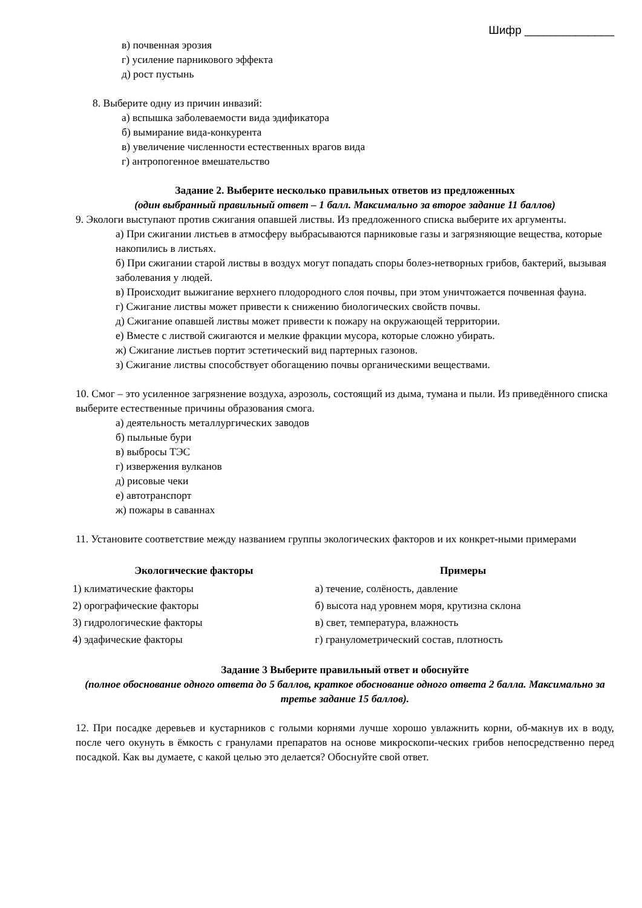Шифр ______________
в) почвенная эрозия
г) усиление парникового эффекта
д) рост пустынь
8. Выберите одну из причин инвазий:
а) вспышка заболеваемости вида эдификатора
б) вымирание вида-конкурента
в) увеличение численности естественных врагов вида
г) антропогенное вмешательство
Задание 2. Выберите несколько правильных ответов из предложенных
(один выбранный правильный ответ – 1 балл. Максимально за второе задание 11 баллов)
9. Экологи выступают против сжигания опавшей листвы. Из предложенного списка выберите их аргументы.
а) При сжигании листьев в атмосферу выбрасываются парниковые газы и загрязняющие вещества, которые накопились в листьях.
б) При сжигании старой листвы в воздух могут попадать споры болез-нетворных грибов, бактерий, вызывая заболевания у людей.
в) Происходит выжигание верхнего плодородного слоя почвы, при этом уничтожается почвенная фауна.
г) Сжигание листвы может привести к снижению биологических свойств почвы.
д) Сжигание опавшей листвы может привести к пожару на окружающей территории.
е) Вместе с листвой сжигаются и мелкие фракции мусора, которые сложно убирать.
ж) Сжигание листьев портит эстетический вид партерных газонов.
з) Сжигание листвы способствует обогащению почвы органическими веществами.
10. Смог – это усиленное загрязнение воздуха, аэрозоль, состоящий из дыма, тумана и пыли. Из приведённого списка выберите естественные причины образования смога.
а) деятельность металлургических заводов
б) пыльные бури
в) выбросы ТЭС
г) извержения вулканов
д) рисовые чеки
е) автотранспорт
ж) пожары в саваннах
11. Установите соответствие между названием группы экологических факторов и их конкрет-ными примерами
| Экологические факторы | Примеры |
| --- | --- |
| 1) климатические факторы | а) течение, солёность, давление |
| 2) орографические факторы | б) высота над уровнем моря, крутизна склона |
| 3) гидрологические факторы | в) свет, температура, влажность |
| 4) эдафические факторы | г) гранулометрический состав, плотность |
Задание 3 Выберите правильный ответ и обоснуйте
(полное обоснование одного ответа до 5 баллов, краткое обоснование одного ответа 2 балла. Максимально за третье задание 15 баллов).
12. При посадке деревьев и кустарников с голыми корнями лучше хорошо увлажнить корни, об-макнув их в воду, после чего окунуть в ёмкость с гранулами препаратов на основе микроскопи-ческих грибов непосредственно перед посадкой. Как вы думаете, с какой целью это делается? Обоснуйте свой ответ.